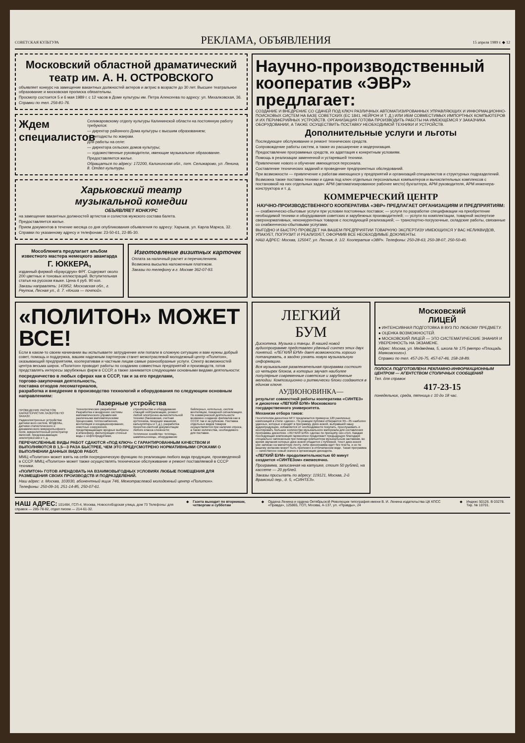СОВЕТСКАЯ КУЛЬТУРА РЕКЛАМА, ОБЪЯВЛЕНИЯ 15 апреля 1989 г. ◆ 12
Московский областной драматический
театр им. А. Н. ОСТРОВСКОГО
объявляет конкурс на замещение вакантных должностей актеров и актрис в возрасте до 30 лет. Высшее театральное образование и московская прописка обязательны.
Просмотр состоится 5 и 6 мая 1989 г. с 12 часов в Доме культуры им. Петра Алексеева по адресу: ул. Михалковская, 36.
Справки по тел. 256-81-76.
Ждем специалистов
Селижаровскому отделу культуры Калининской области на постоянную работу требуются:
— директор районного Дома культуры с высшим образованием;
— методисты по жанрам.
Для работы на селе:
— директора сельских домов культуры;
— художественные руководители, имеющие музыкальное образование.
Предоставляется жилье.
Обращаться по адресу: 172200, Калининская обл., пгт. Селижарово, ул. Ленина, 8. Отдел культуры.
Харьковский театр
музыкальной комедии
ОБЪЯВЛЯЕТ КОНКУРС
на замещение вакантных должностей артистов и солистов мужского состава балета.
Предоставляется жилье.
Прием документов в течение месяца со дня опубликования объявления по адресу: Харьков, ул. Карла Маркса, 32.
Справки по указанному адресу и телефонам: 23-50-61, 22-85-30.
Мособлкнига предлагает альбом известного мастера немецкого авангарда
Г. ЮККЕРА,
изданный фирмой «Браусдрук» ФРГ. Содержит около 200 цветных и тоновых иллюстраций. Вступительная статья на русском языке. Цена 4 руб. 90 коп.
Заказы направлять: 143952, Московская обл., г. Реутов, Лесная ул., д. 7. «Книга — почтой».
Изготовление визитных карточек
Оплата за наличный расчет и перечислением.
Возможна высылка наложенным платежом.
Заказы по телефону в г. Москве 362-07-93.
Научно-производственный кооператив «ЭВР» предлагает:
СОЗДАНИЕ И ВНЕДРЕНИЕ СО СДАЧЕЙ ПОД КЛЮЧ РАЗЛИЧНЫХ АВТОМАТИЗИРОВАННЫХ УПРАВЛЯЮЩИХ И ИНФОРМАЦИОННО-ПОИСКОВЫХ СИСТЕМ НА БАЗЕ СОВЕТСКИХ (ЕС 1841, НЕЙРОН И Т. Д.) ИЛИ ИБМ СОВМЕСТИМЫХ ИМПОРТНЫХ КОМПЬЮТЕРОВ И ИХ ПЕРИФЕРИЙНЫХ УСТРОЙСТВ. ОРГАНИЗАЦИЯ ГОТОВА ПРОИЗВОДИТЬ РАБОТЫ НА ИМЕЮЩЕМСЯ У ЗАКАЗЧИКА ОБОРУДОВАНИИ, А ТАКЖЕ ОСУЩЕСТВИТЬ ПОСТАВКУ НЕОБХОДИМОЙ ТЕХНИКИ И УСТРОЙСТВ.
Дополнительные услуги и льготы
Последующее обслуживание и ремонт технических средств.
Сопровождение работы систем, а также их расширение и модернизация.
Предоставление программных средств, их адаптация к конкретным условиям.
Помощь в реализации замененной и устаревшей техники.
Привлечение нового и обучение имеющегося персонала.
Составление технических заданий и проведение предпроектных обследований.
При возможности — привлечение к работам имеющихся у предприятий и организаций специалистов и структурных подразделений.
Возможна также поставка техники и сдача под ключ отдельных персональных компьютеров и вычислительных комплексов с постановкой на них отдельных задач: АРМ (автоматизированное рабочее место) бухгалтера, АРМ руководителя, АРМ инженера-конструктора и т. д.
КОММЕРЧЕСКИЙ ЦЕНТР
НАУЧНО-ПРОИЗВОДСТВЕННОГО КООПЕРАТИВА «ЭВР» ПРЕДЛАГАЕТ ОРГАНИЗАЦИЯМ И ПРЕДПРИЯТИЯМ:
— снабженческо-сбытовые услуги при условии постоянных поставок; — услуги по разработке спецификации на приобретение необходимой техники и оборудования советских и зарубежных производителей; — услуги по комплектации, товарной экспертизе сверхнормативных, неконкурентных товаров с последующей реализацией; — транспортно-погрузочные, складские работы, связанные со снабженческо-сбытовыми услугами.
ВЫГОДНО И БЫСТРО ПРОВЕДЕТ НА ВАШЕМ ПРЕДПРИЯТИИ ТОВАРНУЮ ЭКСПЕРТИЗУ ИМЕЮЩИХСЯ У ВАС НЕЛИКВИДОВ, УПАКУЕТ, ПОГРУЗИТ И РЕАЛИЗУЕТ, ОФОРМИВ ВСЕ НЕОБХОДИМЫЕ ДОКУМЕНТЫ.
НАШ АДРЕС: Москва, 125047, ул. Лесная, д. 1/2. Кооператив «ЭВР». Телефоны: 250-28-63, 250-38-07, 250-50-40.
«ПОЛИТОН» МОЖЕТ ВСЕ!
Если в каком-то своем начинании вы испытываете затруднение или попали в сложную ситуацию и вам нужны добрый совет, помощь и поддержка, вашим надежным партнером станет межотраслевой молодежный центр «Политон», оказывающий предприятиям, кооперативам и частным лицам самые разнообразные услуги. Спектр возможностей центра весьма широк. «Политон» проводит работы по созданию совместных предприятий и производств, готов представлять интересы зарубежных фирм в СССР, а также занимается следующими основными видами деятельности:
посредничество в любых сферах как в СССР, так и за его пределами,
торгово-закупочная деятельность,
поставка отходов лесоматериалов,
разработка и внедрение в производство технологий и оборудования по следующим основным направлениям:
Лазерные устройства
ПРОВЕДЕНИЕ РАСЧЕТОВ ХАРАКТЕРИСТИК ЛАЗЕРОВ ПО ЗАКАЗУ.
Радиоэлектронные устройства: датчики всех систем, МОДЕМы, датчики статистического и динамического микрорельефного поля, микролептонный регистратор явлений, предсказывающих землетрясения и т. д.
Технологические разработки: Разработка и внедрение системы математического управления различными математическими процессами, теплоснабжение, вентиляция и кондиционирование, очистные сооружения, предотвращающие вредные выбросы в атмосферу, фильтрующие сточные воды с нефтепродуктами, строительство и оборудование станций нейтрализации, ремонт любой электронно-вычислительной техники (банковская, счетная оргтехника, пишущие машинки, калькуляторы и т. д.), разработка проектно-сметной документации любого класса сложности;
Тепличное хозяйство: теплицы, шампиньонницы, оборудование бойлерных, котельных, систем вентиляции, пожарной сигнализации. По коммерческой деятельности возможно создание филиалов как в СССР, так и за рубежом. Поставка отдельных видов товаров осуществляется при наличии спроса, а также количества, необходимого для поставки.
ПЕРЕЧИСЛЕННЫЕ ВИДЫ РАБОТ СДАЮТСЯ «ПОД КЛЮЧ» С ГАРАНТИРОВАННЫМ КАЧЕСТВОМ И ВЫПОЛНЯЮТСЯ В 1,5—3 РАЗА БЫСТРЕЕ, ЧЕМ ЭТО ПРЕДУСМОТРЕНО НОРМАТИВНЫМИ СРОКАМИ О ВЫПОЛНЕНИИ ДАННЫХ ВИДОВ РАБОТ.
ММЦ «Политон» может взять на себя посредническую функцию по реализации любого вида продукции, произведенной в СССР. ММЦ «Политон» может также осуществлять техническое обслуживание и ремонт поставляемой в СССР техники.
«ПОЛИТОН» ГОТОВ АРЕНДОВАТЬ НА ВЗАИМОВЫГОДНЫХ УСЛОВИЯХ ЛЮБЫЕ ПОМЕЩЕНИЯ ДЛЯ РАЗМЕЩЕНИЯ СВОИХ ПРОИЗВОДСТВ И ПОДРАЗДЕЛЕНИЙ.
Наш адрес: г. Москва, 103030, абонентный ящик 746, Межотраслевой молодежный центр «Политон».
Телефоны: 250-09-16, 251-14-85, 250-07-61.
ЛЕГКИЙ
БУМ
Дискотека. Музыка и танцы. В нашей новой аудиопрограмме представлен удачный синтез этих двух понятий. «ЛЕГКИЙ БУМ» дает возможность хорошо потанцевать, а заодно узнать новую музыкальную информацию.
Вся музыкальная развлекательная программа состоит из четырех блоков, в которых звучат наиболее популярные современные советские и зарубежные мелодии. Композиционно и ритмически блоки создаются в едином ключе.
АУДИОНОВИНКА—
результат совместной работы кооператива «СИНТЕЗ» и дискотеки «ЛЕГКИЙ БУМ» Московского государственного университета.
Механизм отбора таков:
Посетителям дискотеки МГУ предлагается примерно 120 различных композиций в стиле «диско». По реакции публики отбираются 30—35 наиболее удачных, которые и входят в программу. Диск-жокей, выбравший нашу аудиопродукцию, избавляется от необходимости покупать, прослушивать и монтировать большое количество музыкального материала для составления программы дискотеки. «ЛЕГКИЙ БУМ» сделан по принципу нон-стоп. Каждая последующая композиция гармонично продолжает предыдущую благодаря специально написанным при помощи компьютера музыкальным заставкам, во время звучания которых диск-жокей общается с публикой. Текст диск-жокея уже записан на магнитную ленту, либо фонограмма идет без текста, и он по вашему желанию может быть приложен в отпечатанном виде. Такая программа — качественно новый скачок в организации дискодела.
«ЛЕГКИЙ БУМ» продолжительностью 60 минут создается «СИНТЕЗом» ежемесячно.
Программа, записанная на катушке, стоит 50 рублей, на кассете — 20 рублей.
Заказы присылать по адресу: 119121, Москва, 2-й Вражский пер., д. 5, «СИНТЕЗ».
Московский
ЛИЦЕЙ
● ИНТЕНСИВНАЯ ПОДГОТОВКА В ВУЗ ПО ЛЮБОМУ ПРЕДМЕТУ.
● ОЦЕНКА ВОЗМОЖНОСТЕЙ.
● МОСКОВСКИЙ ЛИЦЕЙ — ЭТО СИСТЕМАТИЧЕСКИЕ ЗНАНИЯ И УВЕРЕННОСТЬ НА ЭКЗАМЕНЕ.
Адрес: Москва, ул. Медведева, 5, школа № 175 (метро «Площадь Маяковского»).
Справки по тел. 457-26-75, 457-67-46, 158-18-89.
ПОЛОСА ПОДГОТОВЛЕНА РЕКЛАМНО-ИНФОРМАЦИОННЫМ ЦЕНТРОМ — АГЕНТСТВОМ СТОЛИЧНЫХ СООБЩЕНИЙ
Тел. для справок
417-23-15
понедельник, среда, пятница с 10 до 18 час.
НАШ АДРЕС: 101484, ГСП-4, Москва, Новослободская улица, дом 73 Телефоны: для справок — 285-78-82, отдел писем — 214-61-32. ◆ Газета выходит по вторникам, четвергам и субботам ◆ Ордена Ленина и ордена Октябрьской Революции типография имени В. И. Ленина издательства ЦК КПСС «Правда», 125865, ГСП, Москва, А-137, ул. «Правды», 24 ◆ Индекс 50126. В 03278. Тир. № 10701.